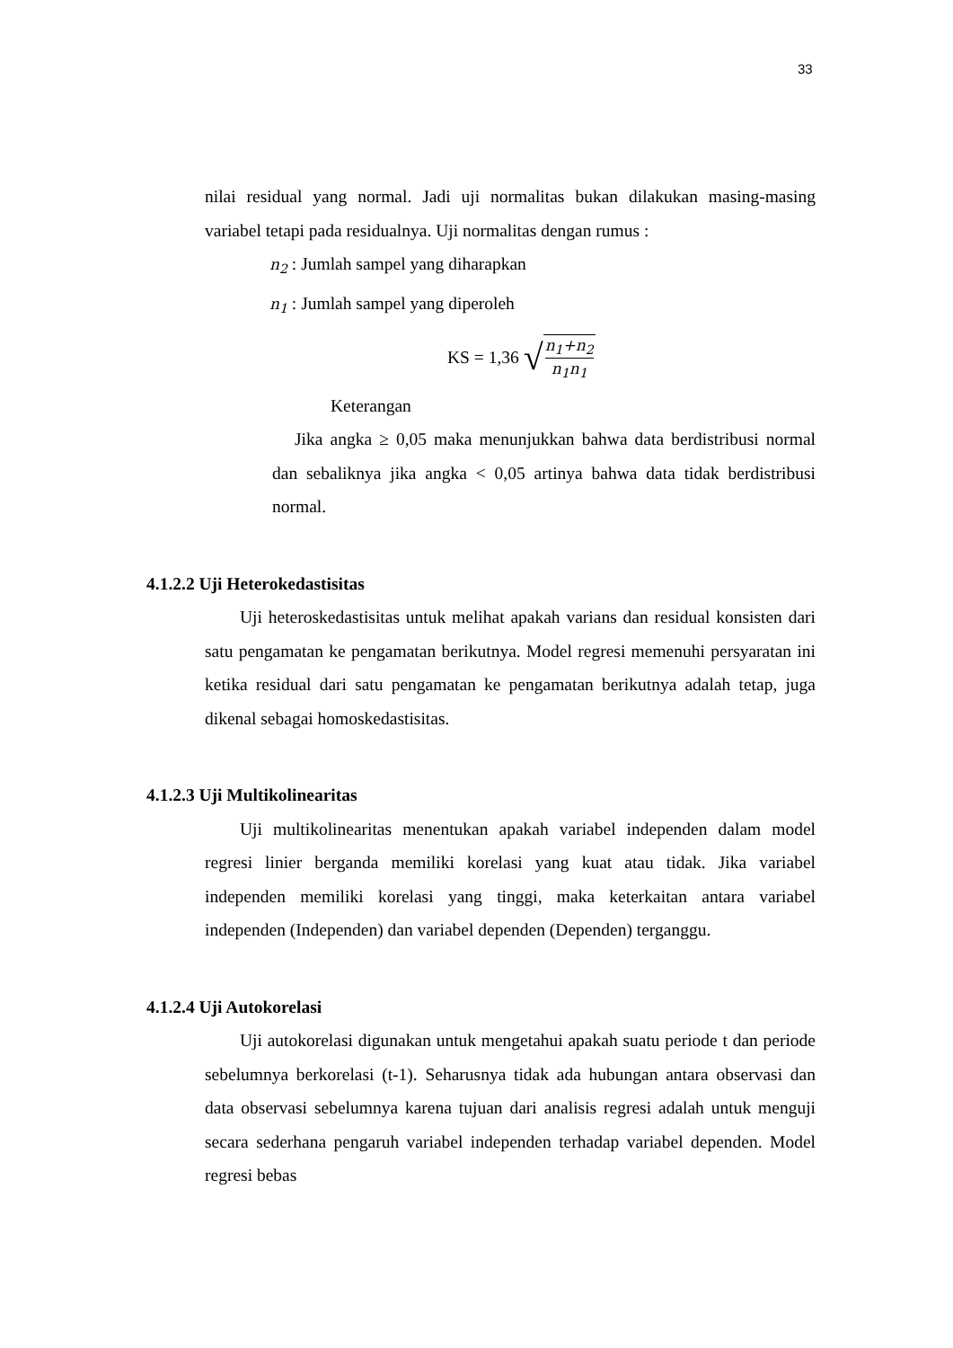33
nilai residual yang normal. Jadi uji normalitas bukan dilakukan masing-masing variabel tetapi pada residualnya. Uji normalitas dengan rumus :
n<sub>2</sub> : Jumlah sampel yang diharapkan
n<sub>1</sub> : Jumlah sampel yang diperoleh
KS = 1,36 √ n<sub>1</sub>+n<sub>2</sub> n<sub>1</sub>n<sub>1</sub>
Keterangan
Jika angka ≥ 0,05 maka menunjukkan bahwa data berdistribusi normal dan sebaliknya jika angka < 0,05 artinya bahwa data tidak berdistribusi normal.
4.1.2.2 Uji Heterokedastisitas
Uji heteroskedastisitas untuk melihat apakah varians dan residual konsisten dari satu pengamatan ke pengamatan berikutnya. Model regresi memenuhi persyaratan ini ketika residual dari satu pengamatan ke pengamatan berikutnya adalah tetap, juga dikenal sebagai homoskedastisitas.
4.1.2.3 Uji Multikolinearitas
Uji multikolinearitas menentukan apakah variabel independen dalam model regresi linier berganda memiliki korelasi yang kuat atau tidak. Jika variabel independen memiliki korelasi yang tinggi, maka keterkaitan antara variabel independen (Independen) dan variabel dependen (Dependen) terganggu.
4.1.2.4 Uji Autokorelasi
Uji autokorelasi digunakan untuk mengetahui apakah suatu periode t dan periode sebelumnya berkorelasi (t-1). Seharusnya tidak ada hubungan antara observasi dan data observasi sebelumnya karena tujuan dari analisis regresi adalah untuk menguji secara sederhana pengaruh variabel independen terhadap variabel dependen. Model regresi bebas